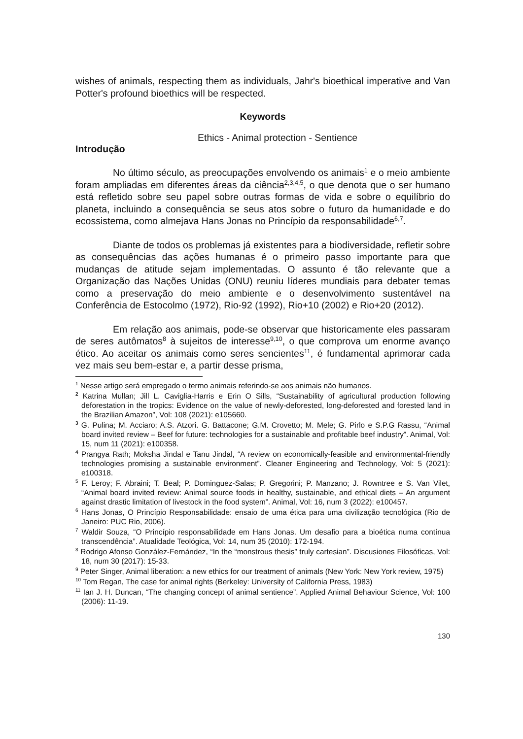wishes of animals, respecting them as individuals, Jahr's bioethical imperative and Van Potter's profound bioethics will be respected.
Keywords
Ethics - Animal protection - Sentience
Introdução
No último século, as preocupações envolvendo os animais<sup>1</sup> e o meio ambiente foram ampliadas em diferentes áreas da ciência<sup>2,3,4,5</sup>, o que denota que o ser humano está refletido sobre seu papel sobre outras formas de vida e sobre o equilíbrio do planeta, incluindo a consequência se seus atos sobre o futuro da humanidade e do ecossistema, como almejava Hans Jonas no Princípio da responsabilidade<sup>6,7</sup>.
Diante de todos os problemas já existentes para a biodiversidade, refletir sobre as consequências das ações humanas é o primeiro passo importante para que mudanças de atitude sejam implementadas. O assunto é tão relevante que a Organização das Nações Unidas (ONU) reuniu líderes mundiais para debater temas como a preservação do meio ambiente e o desenvolvimento sustentável na Conferência de Estocolmo (1972), Rio-92 (1992), Rio+10 (2002) e Rio+20 (2012).
Em relação aos animais, pode-se observar que historicamente eles passaram de seres autômatos<sup>8</sup> à sujeitos de interesse<sup>9,10</sup>, o que comprova um enorme avanço ético. Ao aceitar os animais como seres sencientes<sup>11</sup>, é fundamental aprimorar cada vez mais seu bem-estar e, a partir desse prisma,
<sup>1</sup> Nesse artigo será empregado o termo animais referindo-se aos animais não humanos.
<sup>2</sup> Katrina Mullan; Jill L. Caviglia-Harris e Erin O Sills, “Sustainability of agricultural production following deforestation in the tropics: Evidence on the value of newly-deforested, long-deforested and forested land in the Brazilian Amazon”, Vol: 108 (2021): e105660.
<sup>3</sup> G. Pulina; M. Acciaro; A.S. Atzori. G. Battacone; G.M. Crovetto; M. Mele; G. Pirlo e S.P.G Rassu, “Animal board invited review – Beef for future: technologies for a sustainable and profitable beef industry”. Animal, Vol: 15, num 11 (2021): e100358.
<sup>4</sup> Prangya Rath; Moksha Jindal e Tanu Jindal, “A review on economically-feasible and environmental-friendly technologies promising a sustainable environment”. Cleaner Engineering and Technology, Vol: 5 (2021): e100318.
<sup>5</sup> F. Leroy; F. Abraini; T. Beal; P. Dominguez-Salas; P. Gregorini; P. Manzano; J. Rowntree e S. Van Vilet, “Animal board invited review: Animal source foods in healthy, sustainable, and ethical diets – An argument against drastic limitation of livestock in the food system”. Animal, Vol: 16, num 3 (2022): e100457.
<sup>6</sup> Hans Jonas, O Princípio Responsabilidade: ensaio de uma ética para uma civilização tecnológica (Rio de Janeiro: PUC Rio, 2006).
<sup>7</sup> Waldir Souza, “O Princípio responsabilidade em Hans Jonas. Um desafio para a bioética numa contínua transcendência”. Atualidade Teológica, Vol: 14, num 35 (2010): 172-194.
<sup>8</sup> Rodrigo Afonso González-Fernández, “In the “monstrous thesis” truly cartesian”. Discusiones Filosóficas, Vol: 18, num 30 (2017): 15-33.
<sup>9</sup> Peter Singer, Animal liberation: a new ethics for our treatment of animals (New York: New York review, 1975)
<sup>10</sup> Tom Regan, The case for animal rights (Berkeley: University of California Press, 1983)
<sup>11</sup> Ian J. H. Duncan, “The changing concept of animal sentience”. Applied Animal Behaviour Science, Vol: 100 (2006): 11-19.
130